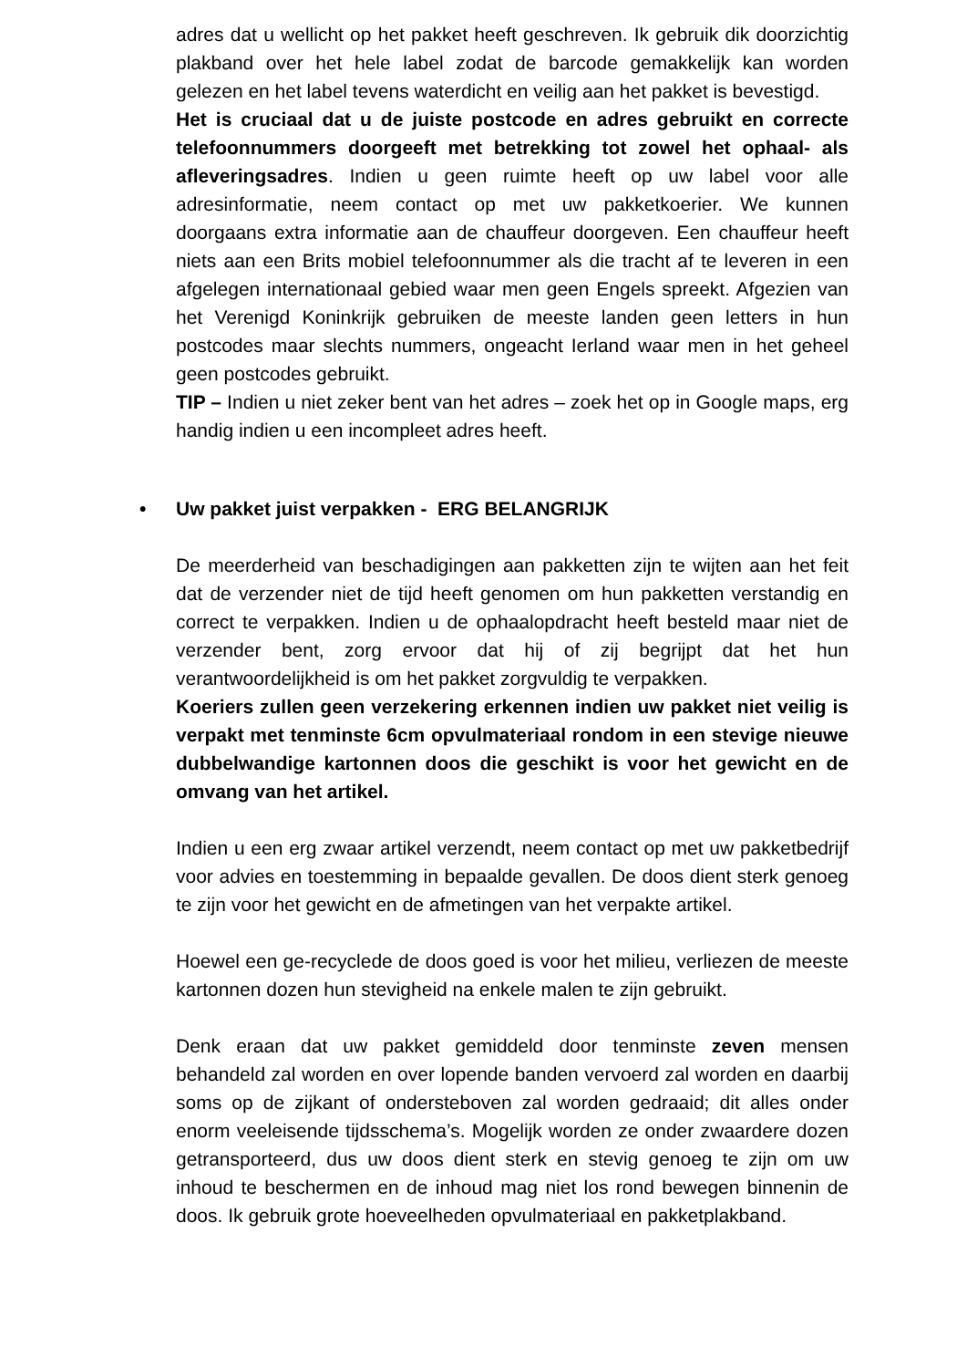adres dat u wellicht op het pakket heeft geschreven. Ik gebruik dik doorzichtig plakband over het hele label zodat de barcode gemakkelijk kan worden gelezen en het label tevens waterdicht en veilig aan het pakket is bevestigd.
Het is cruciaal dat u de juiste postcode en adres gebruikt en correcte telefoonnummers doorgeeft met betrekking tot zowel het ophaal- als afleveringsadres. Indien u geen ruimte heeft op uw label voor alle adresinformatie, neem contact op met uw pakketkoerier. We kunnen doorgaans extra informatie aan de chauffeur doorgeven. Een chauffeur heeft niets aan een Brits mobiel telefoonnummer als die tracht af te leveren in een afgelegen internationaal gebied waar men geen Engels spreekt. Afgezien van het Verenigd Koninkrijk gebruiken de meeste landen geen letters in hun postcodes maar slechts nummers, ongeacht Ierland waar men in het geheel geen postcodes gebruikt.
TIP – Indien u niet zeker bent van het adres – zoek het op in Google maps, erg handig indien u een incompleet adres heeft.
• Uw pakket juist verpakken - ERG BELANGRIJK
De meerderheid van beschadigingen aan pakketten zijn te wijten aan het feit dat de verzender niet de tijd heeft genomen om hun pakketten verstandig en correct te verpakken. Indien u de ophaalopdracht heeft besteld maar niet de verzender bent, zorg ervoor dat hij of zij begrijpt dat het hun verantwoordelijkheid is om het pakket zorgvuldig te verpakken.
Koeriers zullen geen verzekering erkennen indien uw pakket niet veilig is verpakt met tenminste 6cm opvulmateriaal rondom in een stevige nieuwe dubbelwandige kartonnen doos die geschikt is voor het gewicht en de omvang van het artikel.
Indien u een erg zwaar artikel verzendt, neem contact op met uw pakketbedrijf voor advies en toestemming in bepaalde gevallen. De doos dient sterk genoeg te zijn voor het gewicht en de afmetingen van het verpakte artikel.
Hoewel een ge-recyclede de doos goed is voor het milieu, verliezen de meeste kartonnen dozen hun stevigheid na enkele malen te zijn gebruikt.
Denk eraan dat uw pakket gemiddeld door tenminste zeven mensen behandeld zal worden en over lopende banden vervoerd zal worden en daarbij soms op de zijkant of ondersteboven zal worden gedraaid; dit alles onder enorm veeleisende tijdsschema’s. Mogelijk worden ze onder zwaardere dozen getransporteerd, dus uw doos dient sterk en stevig genoeg te zijn om uw inhoud te beschermen en de inhoud mag niet los rond bewegen binnenin de doos. Ik gebruik grote hoeveelheden opvulmateriaal en pakketplakband.